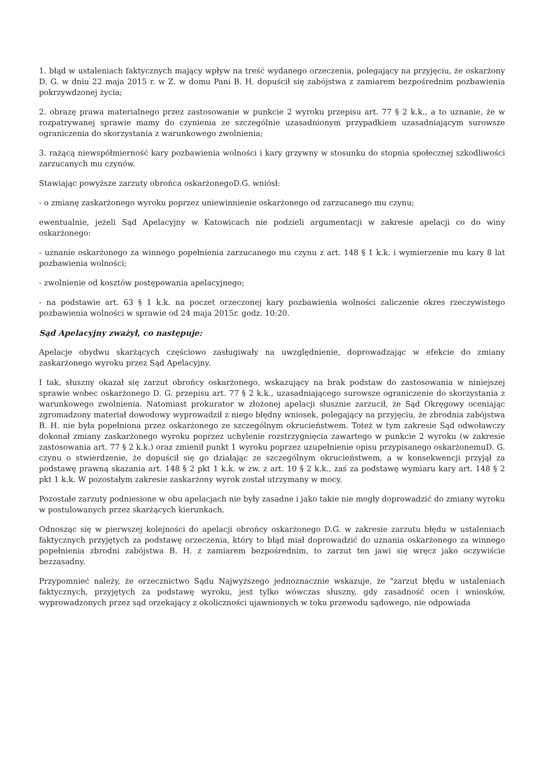1. błąd w ustaleniach faktycznych mający wpływ na treść wydanego orzeczenia, polegający na przyjęciu, że oskarżony D. G. w dniu 22 maja 2015 r. w Z. w domu Pani B. H. dopuścił się zabójstwa z zamiarem bezpośrednim pozbawienia pokrzywdzonej życia;
2. obrazę prawa materialnego przez zastosowanie w punkcie 2 wyroku przepisu art. 77 § 2 k.k., a to uznanie, że w rozpatrywanej sprawie mamy do czynienia ze szczególnie uzasadnionym przypadkiem uzasadniającym surowsze ograniczenia do skorzystania z warunkowego zwolnienia;
3. rażącą niewspółmierność kary pozbawienia wolności i kary grzywny w stosunku do stopnia społecznej szkodliwości zarzucanych mu czynów.
Stawiając powyższe zarzuty obrońca oskarżonegoD.G. wniósł:
- o zmianę zaskarżonego wyroku poprzez uniewinnienie oskarżonego od zarzucanego mu czynu;
ewentualnie, jeżeli Sąd Apelacyjny w Katowicach nie podzieli argumentacji w zakresie apelacji co do winy oskarżonego:
- uznanie oskarżonego za winnego popełnienia zarzucanego mu czynu z art. 148 § 1 k.k. i wymierzenie mu kary 8 lat pozbawienia wolności;
- zwolnienie od kosztów postępowania apelacyjnego;
- na podstawie art. 63 § 1 k.k. na poczet orzeczonej kary pozbawienia wolności zaliczenie okres rzeczywistego pozbawienia wolności w sprawie od 24 maja 2015r. godz. 10:20.
Sąd Apelacyjny zważył, co następuje:
Apelacje obydwu skarżących częściowo zasługiwały na uwzględnienie, doprowadzając w efekcie do zmiany zaskarżonego wyroku przez Sąd Apelacyjny.
I tak, słuszny okazał się zarzut obrońcy oskarżonego, wskazujący na brak podstaw do zastosowania w niniejszej sprawie wobec oskarżonego D. G. przepisu art. 77 § 2 k.k., uzasadniającego surowsze ograniczenie do skorzystania z warunkowego zwolnienia. Natomiast prokurator w złożonej apelacji słusznie zarzucił, że Sąd Okręgowy oceniając zgromadzony materiał dowodowy wyprowadził z niego błędny wniosek, polegający na przyjęciu, że zbrodnia zabójstwa B. H. nie była popełniona przez oskarżonego ze szczególnym okrucieństwem. Toteż w tym zakresie Sąd odwoławczy dokonał zmiany zaskarżonego wyroku poprzez uchylenie rozstrzygnięcia zawartego w punkcie 2 wyroku (w zakresie zastosowania art. 77 § 2 k.k.) oraz zmienił punkt 1 wyroku poprzez uzupełnienie opisu przypisanego oskarżonemuD. G. czynu o stwierdzenie, że dopuścił się go działając ze szczególnym okrucieństwem, a w konsekwencji przyjął za podstawę prawną skazania art. 148 § 2 pkt 1 k.k. w zw. z art. 10 § 2 k.k., zaś za podstawę wymiaru kary art. 148 § 2 pkt 1 k.k. W pozostałym zakresie zaskarżony wyrok został utrzymany w mocy.
Pozostałe zarzuty podniesione w obu apelacjach nie były zasadne i jako takie nie mogły doprowadzić do zmiany wyroku w postulowanych przez skarżących kierunkach.
Odnosząc się w pierwszej kolejności do apelacji obrońcy oskarżonego D.G. w zakresie zarzutu błędu w ustaleniach faktycznych przyjętych za podstawę orzeczenia, który to błąd miał doprowadzić do uznania oskarżonego za winnego popełnienia zbrodni zabójstwa B. H. z zamiarem bezpośrednim, to zarzut ten jawi się wręcz jako oczywiście bezzasadny.
Przypomnieć należy, że orzecznictwo Sądu Najwyższego jednoznacznie wskazuje, że "zarzut błędu w ustaleniach faktycznych, przyjętych za podstawę wyroku, jest tylko wówczas słuszny, gdy zasadność ocen i wniosków, wyprowadzonych przez sąd orzekający z okoliczności ujawnionych w toku przewodu sądowego, nie odpowiada